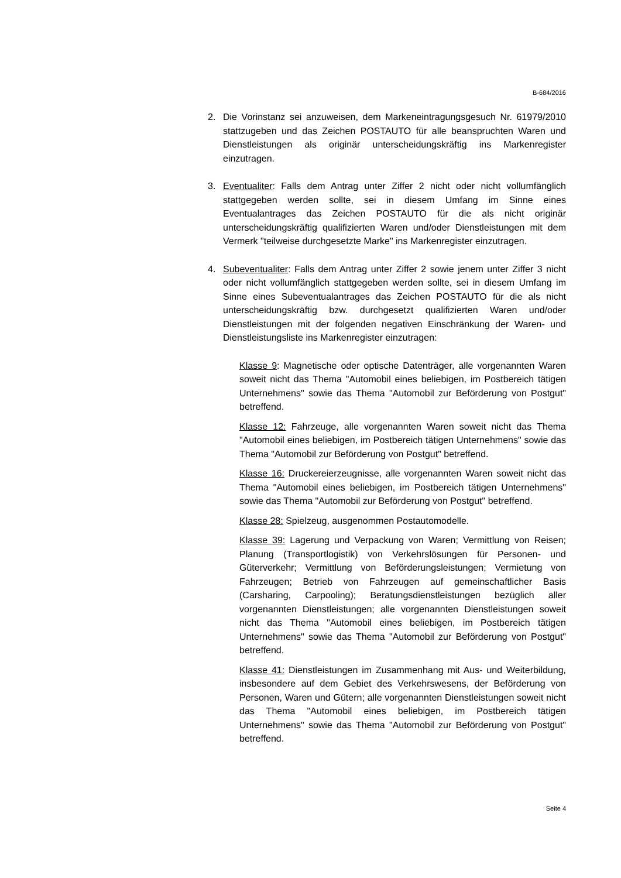B-684/2016
2. Die Vorinstanz sei anzuweisen, dem Markeneintragungsgesuch Nr. 61979/2010 stattzugeben und das Zeichen POSTAUTO für alle beanspruchten Waren und Dienstleistungen als originär unterscheidungskräftig ins Markenregister einzutragen.
3. Eventualiter: Falls dem Antrag unter Ziffer 2 nicht oder nicht vollumfänglich stattgegeben werden sollte, sei in diesem Umfang im Sinne eines Eventualantrages das Zeichen POSTAUTO für die als nicht originär unterscheidungskräftig qualifizierten Waren und/oder Dienstleistungen mit dem Vermerk "teilweise durchgesetzte Marke" ins Markenregister einzutragen.
4. Subeventualiter: Falls dem Antrag unter Ziffer 2 sowie jenem unter Ziffer 3 nicht oder nicht vollumfänglich stattgegeben werden sollte, sei in diesem Umfang im Sinne eines Subeventualantrages das Zeichen POSTAUTO für die als nicht unterscheidungskräftig bzw. durchgesetzt qualifizierten Waren und/oder Dienstleistungen mit der folgenden negativen Einschränkung der Waren- und Dienstleistungsliste ins Markenregister einzutragen:
Klasse 9: Magnetische oder optische Datenträger, alle vorgenannten Waren soweit nicht das Thema "Automobil eines beliebigen, im Postbereich tätigen Unternehmens" sowie das Thema "Automobil zur Beförderung von Postgut" betreffend.
Klasse 12: Fahrzeuge, alle vorgenannten Waren soweit nicht das Thema "Automobil eines beliebigen, im Postbereich tätigen Unternehmens" sowie das Thema "Automobil zur Beförderung von Postgut" betreffend.
Klasse 16: Druckereierzeugnisse, alle vorgenannten Waren soweit nicht das Thema "Automobil eines beliebigen, im Postbereich tätigen Unternehmens" sowie das Thema "Automobil zur Beförderung von Postgut" betreffend.
Klasse 28: Spielzeug, ausgenommen Postautomodelle.
Klasse 39: Lagerung und Verpackung von Waren; Vermittlung von Reisen; Planung (Transportlogistik) von Verkehrslösungen für Personen- und Güterverkehr; Vermittlung von Beförderungsleistungen; Vermietung von Fahrzeugen; Betrieb von Fahrzeugen auf gemeinschaftlicher Basis (Carsharing, Carpooling); Beratungsdienstleistungen bezüglich aller vorgenannten Dienstleistungen; alle vorgenannten Dienstleistungen soweit nicht das Thema "Automobil eines beliebigen, im Postbereich tätigen Unternehmens" sowie das Thema "Automobil zur Beförderung von Postgut" betreffend.
Klasse 41: Dienstleistungen im Zusammenhang mit Aus- und Weiterbildung, insbesondere auf dem Gebiet des Verkehrswesens, der Beförderung von Personen, Waren und Gütern; alle vorgenannten Dienstleistungen soweit nicht das Thema "Automobil eines beliebigen, im Postbereich tätigen Unternehmens" sowie das Thema "Automobil zur Beförderung von Postgut" betreffend.
Seite 4